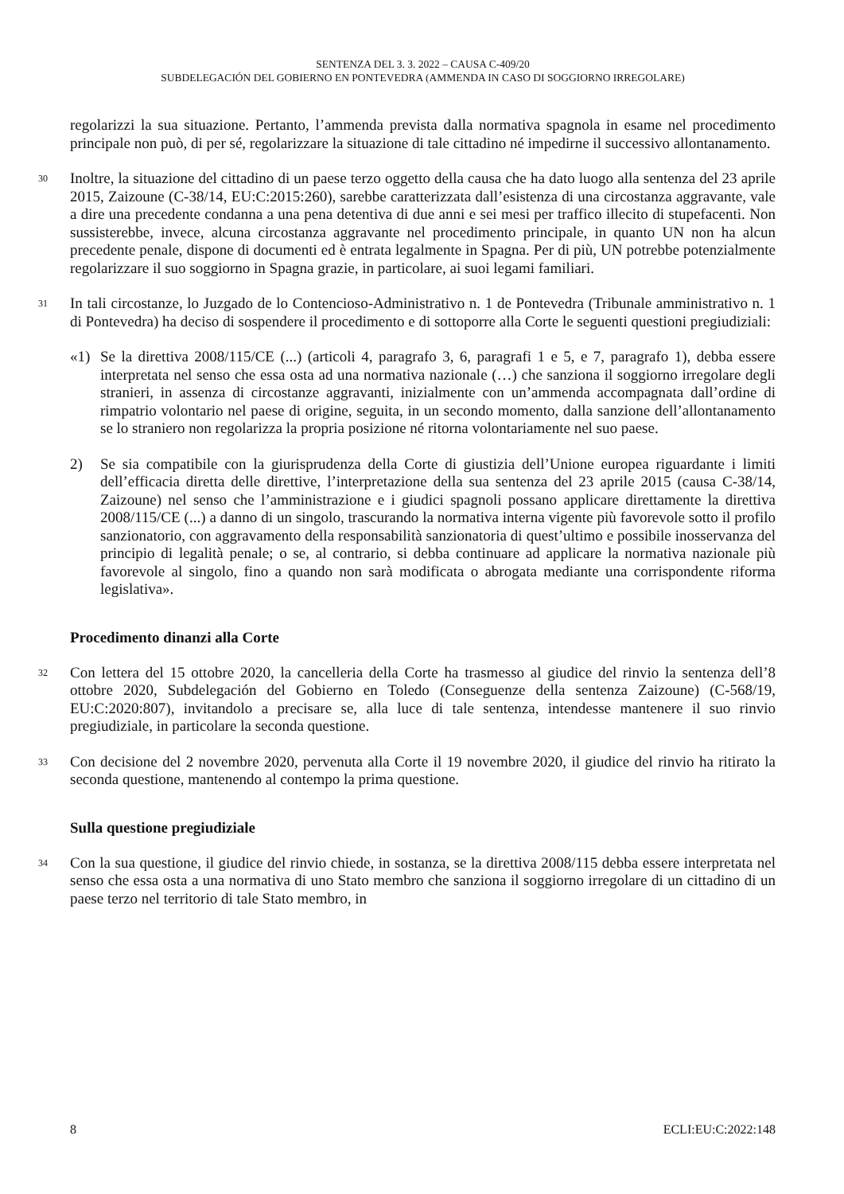SENTENZA DEL 3. 3. 2022 – CAUSA C-409/20
SUBDELEGACIÓN DEL GOBIERNO EN PONTEVEDRA (AMMENDA IN CASO DI SOGGIORNO IRREGOLARE)
regolarizzi la sua situazione. Pertanto, l’ammenda prevista dalla normativa spagnola in esame nel procedimento principale non può, di per sé, regolarizzare la situazione di tale cittadino né impedirne il successivo allontanamento.
30
Inoltre, la situazione del cittadino di un paese terzo oggetto della causa che ha dato luogo alla sentenza del 23 aprile 2015, Zaizoune (C-38/14, EU:C:2015:260), sarebbe caratterizzata dall’esistenza di una circostanza aggravante, vale a dire una precedente condanna a una pena detentiva di due anni e sei mesi per traffico illecito di stupefacenti. Non sussisterebbe, invece, alcuna circostanza aggravante nel procedimento principale, in quanto UN non ha alcun precedente penale, dispone di documenti ed è entrata legalmente in Spagna. Per di più, UN potrebbe potenzialmente regolarizzare il suo soggiorno in Spagna grazie, in particolare, ai suoi legami familiari.
31
In tali circostanze, lo Juzgado de lo Contencioso-Administrativo n. 1 de Pontevedra (Tribunale amministrativo n. 1 di Pontevedra) ha deciso di sospendere il procedimento e di sottoporre alla Corte le seguenti questioni pregiudiziali:
«1) Se la direttiva 2008/115/CE (...) (articoli 4, paragrafo 3, 6, paragrafi 1 e 5, e 7, paragrafo 1), debba essere interpretata nel senso che essa osta ad una normativa nazionale (…) che sanziona il soggiorno irregolare degli stranieri, in assenza di circostanze aggravanti, inizialmente con un’ammenda accompagnata dall’ordine di rimpatrio volontario nel paese di origine, seguita, in un secondo momento, dalla sanzione dell’allontanamento se lo straniero non regolarizza la propria posizione né ritorna volontariamente nel suo paese.
2) Se sia compatibile con la giurisprudenza della Corte di giustizia dell’Unione europea riguardante i limiti dell’efficacia diretta delle direttive, l’interpretazione della sua sentenza del 23 aprile 2015 (causa C-38/14, Zaizoune) nel senso che l’amministrazione e i giudici spagnoli possano applicare direttamente la direttiva 2008/115/CE (...) a danno di un singolo, trascurando la normativa interna vigente più favorevole sotto il profilo sanzionatorio, con aggravamento della responsabilità sanzionatoria di quest’ultimo e possibile inosservanza del principio di legalità penale; o se, al contrario, si debba continuare ad applicare la normativa nazionale più favorevole al singolo, fino a quando non sarà modificata o abrogata mediante una corrispondente riforma legislativa».
Procedimento dinanzi alla Corte
32
Con lettera del 15 ottobre 2020, la cancelleria della Corte ha trasmesso al giudice del rinvio la sentenza dell’8 ottobre 2020, Subdelegación del Gobierno en Toledo (Conseguenze della sentenza Zaizoune) (C-568/19, EU:C:2020:807), invitandolo a precisare se, alla luce di tale sentenza, intendesse mantenere il suo rinvio pregiudiziale, in particolare la seconda questione.
33
Con decisione del 2 novembre 2020, pervenuta alla Corte il 19 novembre 2020, il giudice del rinvio ha ritirato la seconda questione, mantenendo al contempo la prima questione.
Sulla questione pregiudiziale
34
Con la sua questione, il giudice del rinvio chiede, in sostanza, se la direttiva 2008/115 debba essere interpretata nel senso che essa osta a una normativa di uno Stato membro che sanziona il soggiorno irregolare di un cittadino di un paese terzo nel territorio di tale Stato membro, in
8 ECLI:EU:C:2022:148